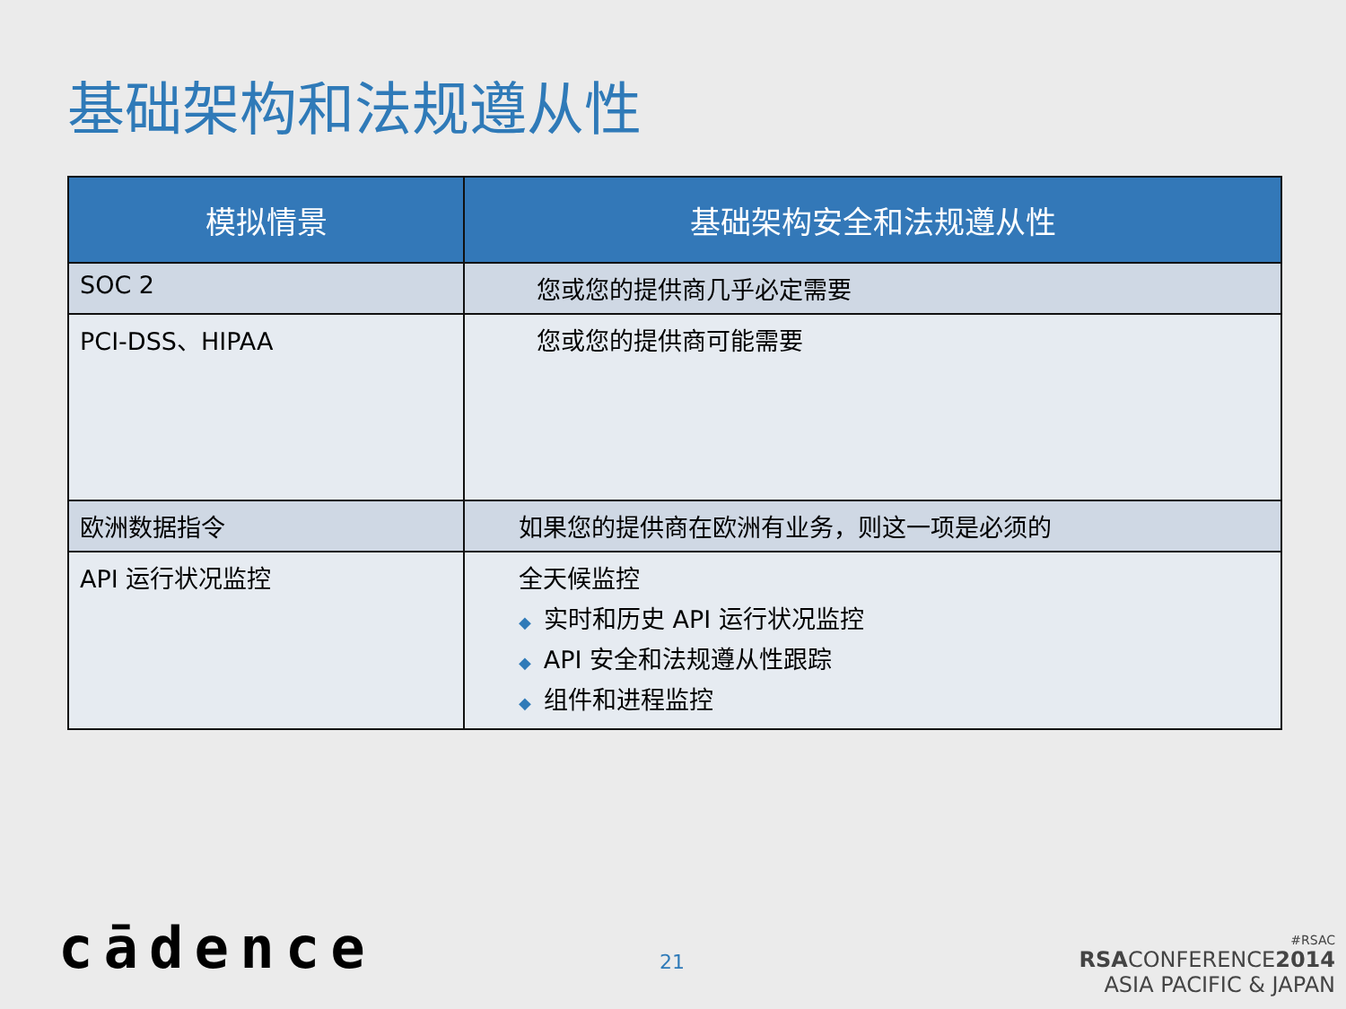基础架构和法规遵从性
| 模拟情景 | 基础架构安全和法规遵从性 |
| --- | --- |
| SOC 2 | 您或您的提供商几乎必定需要 |
| PCI-DSS、HIPAA | 您或您的提供商可能需要 |
| 欧洲数据指令 | 如果您的提供商在欧洲有业务，则这一项是必须的 |
| API 运行状况监控 | 全天候监控 ◆ 实时和历史 API 运行状况监控 ◆ API 安全和法规遵从性跟踪 ◆ 组件和进程监控 |
cādence 21
#RSAC
RSACONFERENCE2014
ASIA PACIFIC & JAPAN